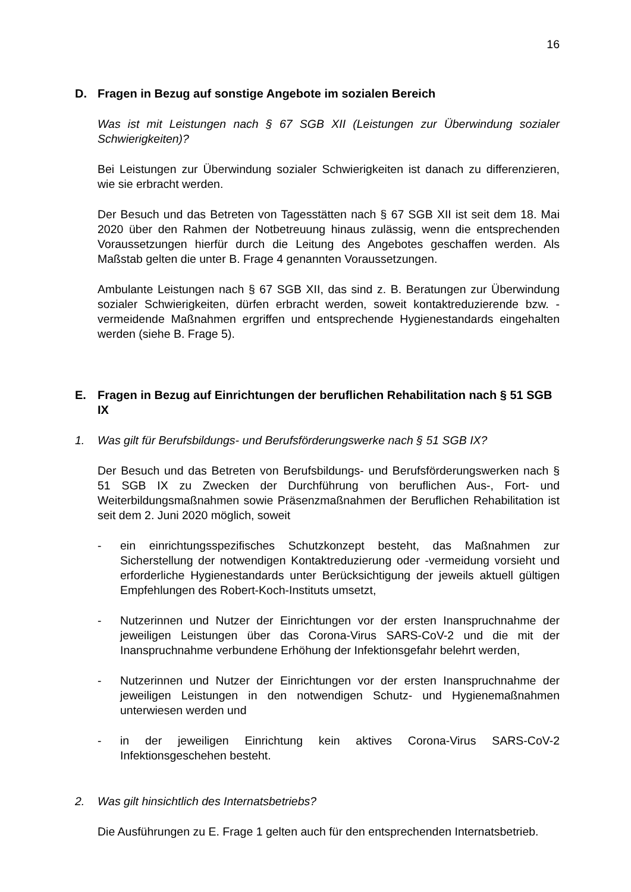16
D. Fragen in Bezug auf sonstige Angebote im sozialen Bereich
Was ist mit Leistungen nach § 67 SGB XII (Leistungen zur Überwindung sozialer Schwierigkeiten)?
Bei Leistungen zur Überwindung sozialer Schwierigkeiten ist danach zu differenzieren, wie sie erbracht werden.
Der Besuch und das Betreten von Tagesstätten nach § 67 SGB XII ist seit dem 18. Mai 2020 über den Rahmen der Notbetreuung hinaus zulässig, wenn die entsprechenden Voraussetzungen hierfür durch die Leitung des Angebotes geschaffen werden. Als Maßstab gelten die unter B. Frage 4 genannten Voraussetzungen.
Ambulante Leistungen nach § 67 SGB XII, das sind z. B. Beratungen zur Überwindung sozialer Schwierigkeiten, dürfen erbracht werden, soweit kontaktreduzierende bzw. -vermeidende Maßnahmen ergriffen und entsprechende Hygienestandards eingehalten werden (siehe B. Frage 5).
E. Fragen in Bezug auf Einrichtungen der beruflichen Rehabilitation nach § 51 SGB IX
1. Was gilt für Berufsbildungs- und Berufsförderungswerke nach § 51 SGB IX?
Der Besuch und das Betreten von Berufsbildungs- und Berufsförderungswerken nach § 51 SGB IX zu Zwecken der Durchführung von beruflichen Aus-, Fort- und Weiterbildungsmaßnahmen sowie Präsenzmaßnahmen der Beruflichen Rehabilitation ist seit dem 2. Juni 2020 möglich, soweit
- ein einrichtungsspezifisches Schutzkonzept besteht, das Maßnahmen zur Sicherstellung der notwendigen Kontaktreduzierung oder -vermeidung vorsieht und erforderliche Hygienestandards unter Berücksichtigung der jeweils aktuell gültigen Empfehlungen des Robert-Koch-Instituts umsetzt,
- Nutzerinnen und Nutzer der Einrichtungen vor der ersten Inanspruchnahme der jeweiligen Leistungen über das Corona-Virus SARS-CoV-2 und die mit der Inanspruchnahme verbundene Erhöhung der Infektionsgefahr belehrt werden,
- Nutzerinnen und Nutzer der Einrichtungen vor der ersten Inanspruchnahme der jeweiligen Leistungen in den notwendigen Schutz- und Hygienemaßnahmen unterwiesen werden und
- in der jeweiligen Einrichtung kein aktives Corona-Virus SARS-CoV-2 Infektionsgeschehen besteht.
2. Was gilt hinsichtlich des Internatsbetriebs?
Die Ausführungen zu E. Frage 1 gelten auch für den entsprechenden Internatsbetrieb.